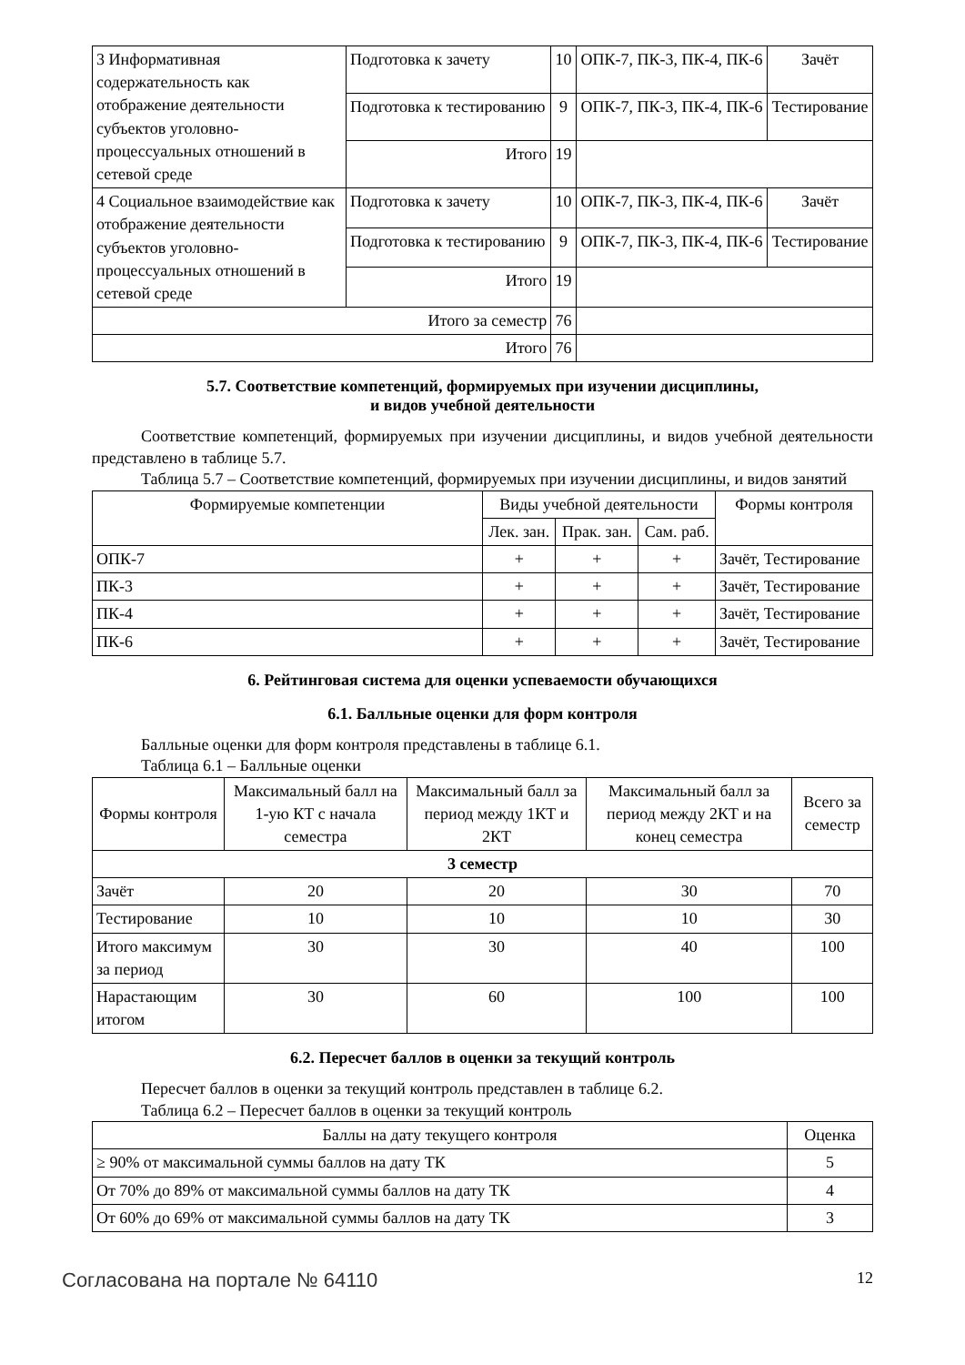| 3 Информативная содержательность как отображение деятельности субъектов уголовно-процессуальных отношений в сетевой среде | Подготовка к зачету | 10 | ОПК-7, ПК-3, ПК-4, ПК-6 | Зачёт |
| | Подготовка к тестированию | 9 | ОПК-7, ПК-3, ПК-4, ПК-6 | Тестирование |
| | Итого | 19 | | |
| 4 Социальное взаимодействие как отображение деятельности субъектов уголовно-процессуальных отношений в сетевой среде | Подготовка к зачету | 10 | ОПК-7, ПК-3, ПК-4, ПК-6 | Зачёт |
| | Подготовка к тестированию | 9 | ОПК-7, ПК-3, ПК-4, ПК-6 | Тестирование |
| | Итого | 19 | | |
| Итого за семестр | | 76 | | |
| Итого | | 76 | | |
5.7. Соответствие компетенций, формируемых при изучении дисциплины,
и видов учебной деятельности
Соответствие компетенций, формируемых при изучении дисциплины, и видов учебной деятельности представлено в таблице 5.7.
Таблица 5.7 – Соответствие компетенций, формируемых при изучении дисциплины, и видов занятий
| Формируемые компетенции | Виды учебной деятельности | | | Формы контроля |
| --- | --- | --- | --- | --- |
| | Лек. зан. | Прак. зан. | Сам. раб. | |
| ОПК-7 | + | + | + | Зачёт, Тестирование |
| ПК-3 | + | + | + | Зачёт, Тестирование |
| ПК-4 | + | + | + | Зачёт, Тестирование |
| ПК-6 | + | + | + | Зачёт, Тестирование |
6. Рейтинговая система для оценки успеваемости обучающихся
6.1. Балльные оценки для форм контроля
Балльные оценки для форм контроля представлены в таблице 6.1.
Таблица 6.1 – Балльные оценки
| Формы контроля | Максимальный балл на 1-ую КТ с начала семестра | Максимальный балл за период между 1КТ и 2КТ | Максимальный балл за период между 2КТ и на конец семестра | Всего за семестр |
| --- | --- | --- | --- | --- |
| 3 семестр | | | | |
| Зачёт | 20 | 20 | 30 | 70 |
| Тестирование | 10 | 10 | 10 | 30 |
| Итого максимум за период | 30 | 30 | 40 | 100 |
| Нарастающим итогом | 30 | 60 | 100 | 100 |
6.2. Пересчет баллов в оценки за текущий контроль
Пересчет баллов в оценки за текущий контроль представлен в таблице 6.2.
Таблица 6.2 – Пересчет баллов в оценки за текущий контроль
| Баллы на дату текущего контроля | Оценка |
| --- | --- |
| ≥ 90% от максимальной суммы баллов на дату ТК | 5 |
| От 70% до 89% от максимальной суммы баллов на дату ТК | 4 |
| От 60% до 69% от максимальной суммы баллов на дату ТК | 3 |
Согласована на портале № 64110 12